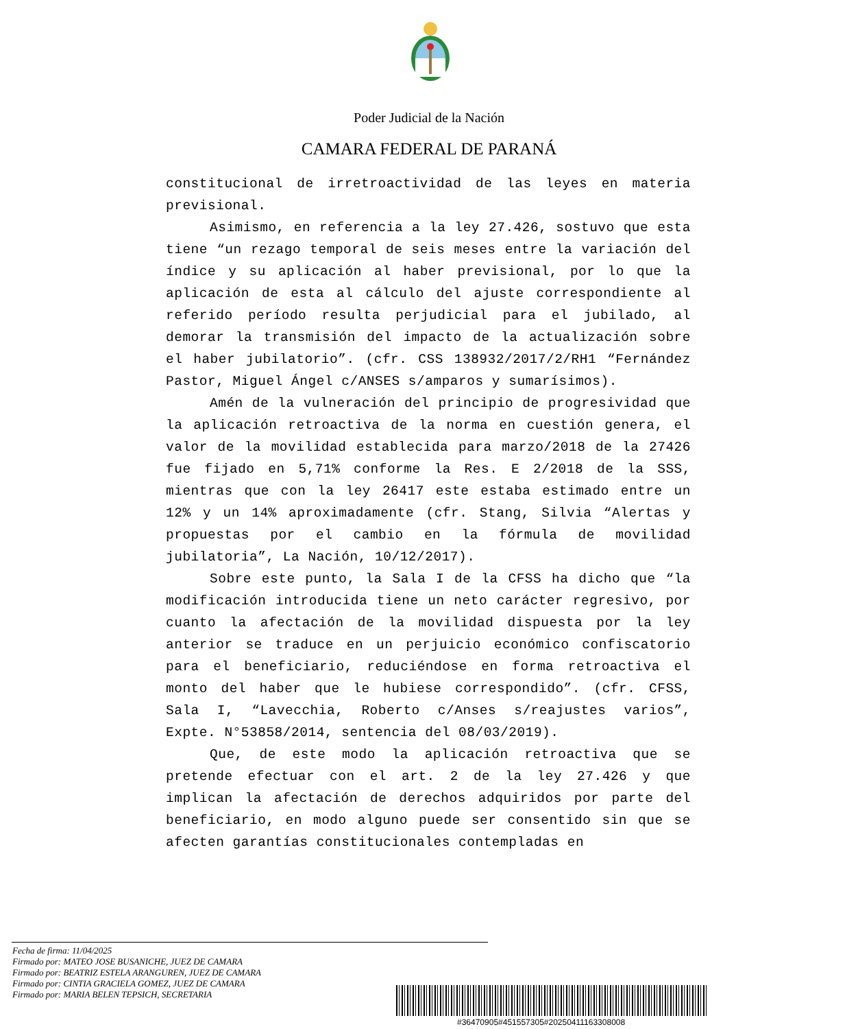Poder Judicial de la Nación
CAMARA FEDERAL DE PARANÁ
constitucional de irretroactividad de las leyes en materia previsional.
Asimismo, en referencia a la ley 27.426, sostuvo que esta tiene “un rezago temporal de seis meses entre la variación del índice y su aplicación al haber previsional, por lo que la aplicación de esta al cálculo del ajuste correspondiente al referido período resulta perjudicial para el jubilado, al demorar la transmisión del impacto de la actualización sobre el haber jubilatorio”. (cfr. CSS 138932/2017/2/RH1 “Fernández Pastor, Miguel Ángel c/ANSES s/amparos y sumarísimos).
Amén de la vulneración del principio de progresividad que la aplicación retroactiva de la norma en cuestión genera, el valor de la movilidad establecida para marzo/2018 de la 27426 fue fijado en 5,71% conforme la Res. E 2/2018 de la SSS, mientras que con la ley 26417 este estaba estimado entre un 12% y un 14% aproximadamente (cfr. Stang, Silvia “Alertas y propuestas por el cambio en la fórmula de movilidad jubilatoria”, La Nación, 10/12/2017).
Sobre este punto, la Sala I de la CFSS ha dicho que “la modificación introducida tiene un neto carácter regresivo, por cuanto la afectación de la movilidad dispuesta por la ley anterior se traduce en un perjuicio económico confiscatorio para el beneficiario, reduciéndose en forma retroactiva el monto del haber que le hubiese correspondido”. (cfr. CFSS, Sala I, “Lavecchia, Roberto c/Anses s/reajustes varios”, Expte. N°53858/2014, sentencia del 08/03/2019).
Que, de este modo la aplicación retroactiva que se pretende efectuar con el art. 2 de la ley 27.426 y que implican la afectación de derechos adquiridos por parte del beneficiario, en modo alguno puede ser consentido sin que se afecten garantías constitucionales contempladas en
Fecha de firma: 11/04/2025
Firmado por: MATEO JOSE BUSANICHE, JUEZ DE CAMARA
Firmado por: BEATRIZ ESTELA ARANGUREN, JUEZ DE CAMARA
Firmado por: CINTIA GRACIELA GOMEZ, JUEZ DE CAMARA
Firmado por: MARIA BELEN TEPSICH, SECRETARIA
#36470905#451557305#20250411163308008